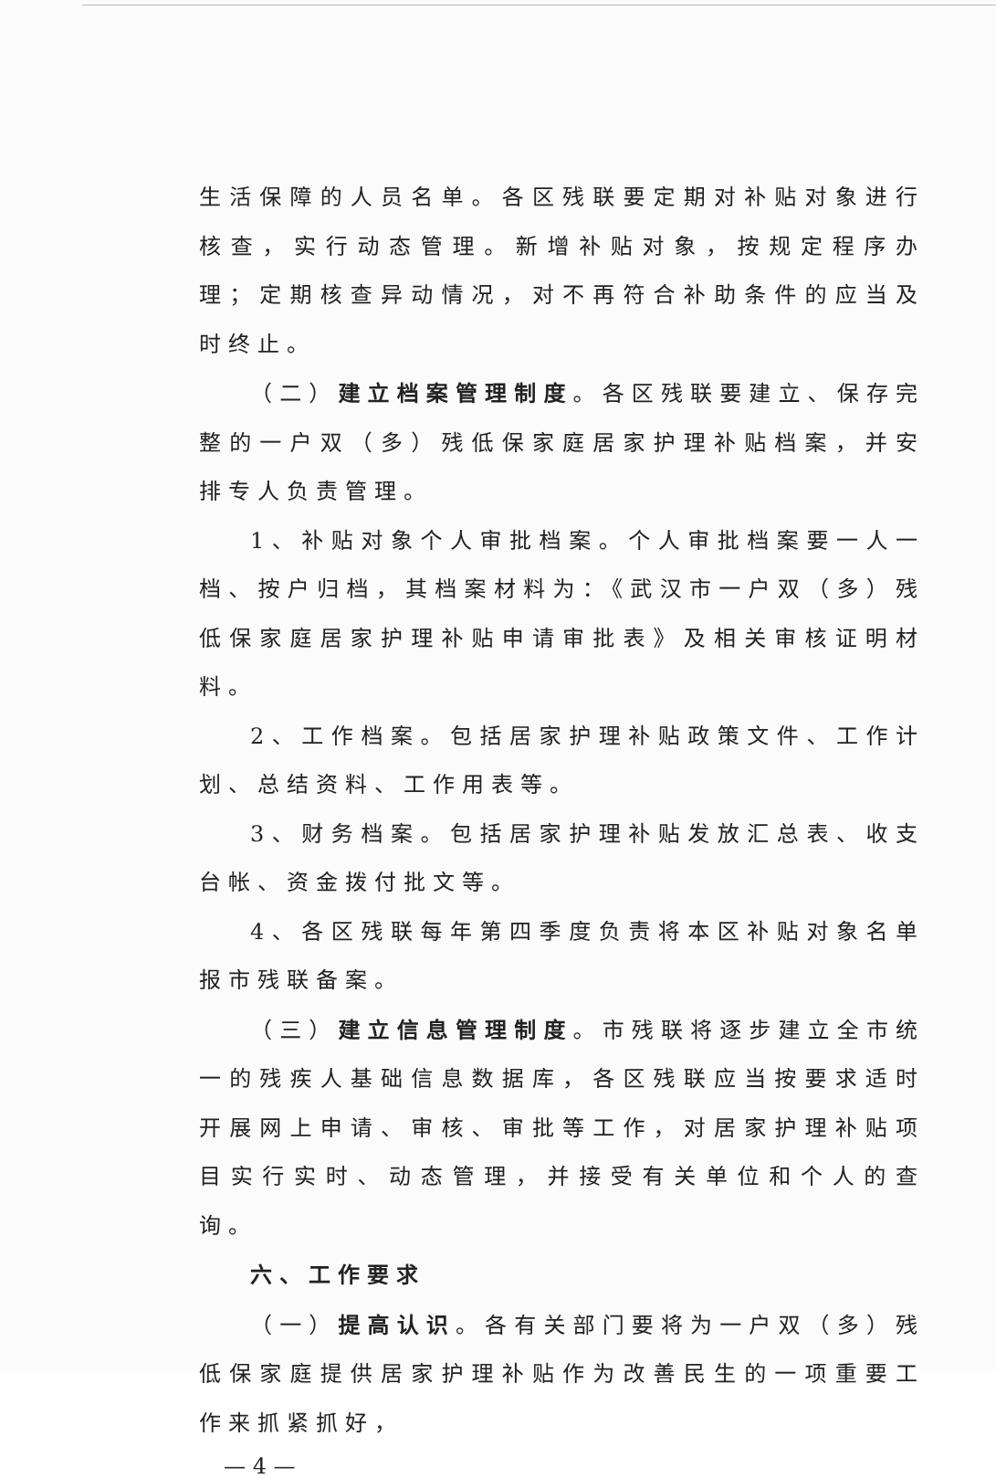生活保障的人员名单。各区残联要定期对补贴对象进行核查，实行动态管理。新增补贴对象，按规定程序办理；定期核查异动情况，对不再符合补助条件的应当及时终止。
（二）建立档案管理制度。各区残联要建立、保存完整的一户双（多）残低保家庭居家护理补贴档案，并安排专人负责管理。
1、补贴对象个人审批档案。个人审批档案要一人一档、按户归档，其档案材料为：《武汉市一户双（多）残低保家庭居家护理补贴申请审批表》及相关审核证明材料。
2、工作档案。包括居家护理补贴政策文件、工作计划、总结资料、工作用表等。
3、财务档案。包括居家护理补贴发放汇总表、收支台帐、资金拨付批文等。
4、各区残联每年第四季度负责将本区补贴对象名单报市残联备案。
（三）建立信息管理制度。市残联将逐步建立全市统一的残疾人基础信息数据库，各区残联应当按要求适时开展网上申请、审核、审批等工作，对居家护理补贴项目实行实时、动态管理，并接受有关单位和个人的查询。
六、工作要求
（一）提高认识。各有关部门要将为一户双（多）残低保家庭提供居家护理补贴作为改善民生的一项重要工作来抓紧抓好，
— 4 —